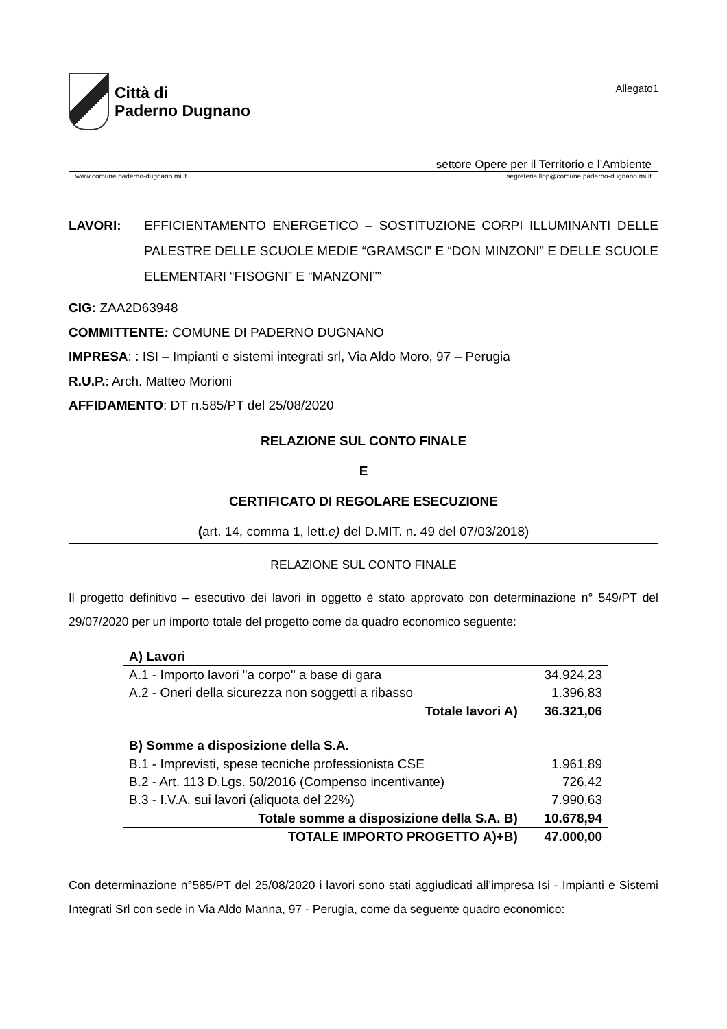Città di
Paderno Dugnano
Allegato1
settore Opere per il Territorio e l’Ambiente
www.comune.paderno-dugnano.mi.it segreteria.llpp@comune.paderno-dugnano.mi.it
LAVORI: EFFICIENTAMENTO ENERGETICO – SOSTITUZIONE CORPI ILLUMINANTI DELLE PALESTRE DELLE SCUOLE MEDIE “GRAMSCI” E “DON MINZONI” E DELLE SCUOLE ELEMENTARI “FISOGNI” E “MANZONI””
CIG: ZAA2D63948
COMMITTENTE: COMUNE DI PADERNO DUGNANO
IMPRESA: : ISI – Impianti e sistemi integrati srl, Via Aldo Moro, 97 – Perugia
R.U.P.: Arch. Matteo Morioni
AFFIDAMENTO: DT n.585/PT del 25/08/2020
RELAZIONE SUL CONTO FINALE
E
CERTIFICATO DI REGOLARE ESECUZIONE
(art. 14, comma 1, lett.e) del D.MIT. n. 49 del 07/03/2018)
RELAZIONE SUL CONTO FINALE
Il progetto definitivo – esecutivo dei lavori in oggetto è stato approvato con determinazione n° 549/PT del 29/07/2020 per un importo totale del progetto come da quadro economico seguente:
| A) Lavori | |
| A.1 - Importo lavori "a corpo" a base di gara | 34.924,23 |
| A.2 - Oneri della sicurezza non soggetti a ribasso | 1.396,83 |
| Totale lavori A) | 36.321,06 |
| B) Somme a disposizione della S.A. | |
| B.1 - Imprevisti, spese tecniche professionista CSE | 1.961,89 |
| B.2 - Art. 113 D.Lgs. 50/2016 (Compenso incentivante) | 726,42 |
| B.3 - I.V.A. sui lavori (aliquota del 22%) | 7.990,63 |
| Totale somme a disposizione della S.A. B) | 10.678,94 |
| TOTALE IMPORTO PROGETTO A)+B) | 47.000,00 |
Con determinazione n°585/PT del 25/08/2020 i lavori sono stati aggiudicati all’impresa Isi - Impianti e Sistemi Integrati Srl con sede in Via Aldo Manna, 97 - Perugia, come da seguente quadro economico: